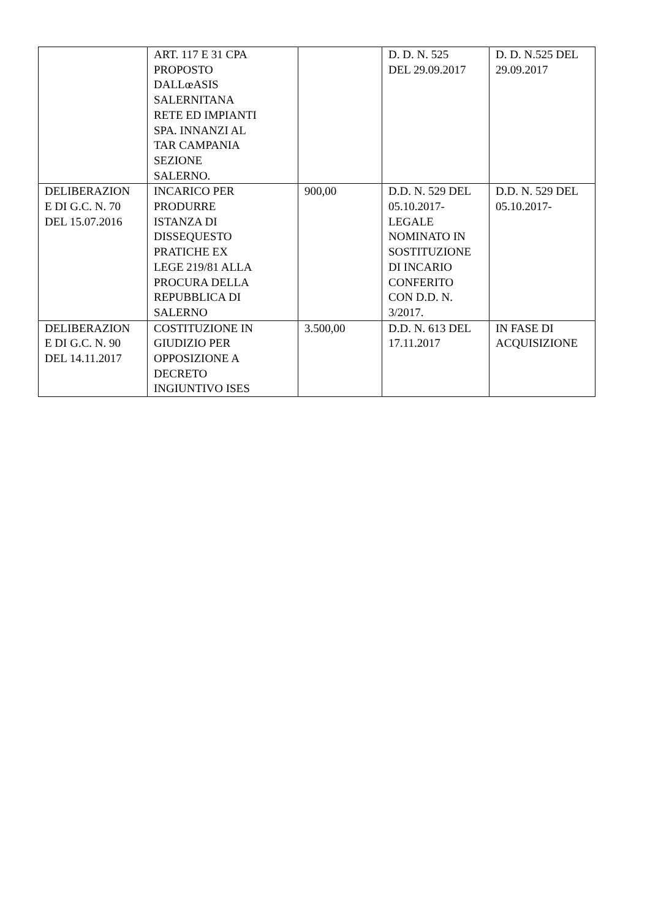| | ART. 117 E 31 CPA PROPOSTO DALLœASIS SALERNITANA RETE ED IMPIANTI SPA. INNANZI AL TAR CAMPANIA SEZIONE SALERNO. | | D. D. N. 525 DEL 29.09.2017 | D. D. N.525 DEL 29.09.2017 |
| DELIBERAZION E DI G.C. N. 70 DEL 15.07.2016 | INCARICO PER PRODURRE ISTANZA DI DISSEQUESTO PRATICHE EX LEGE 219/81 ALLA PROCURA DELLA REPUBBLICA DI SALERNO | 900,00 | D.D. N. 529 DEL 05.10.2017- LEGALE NOMINATO IN SOSTITUZIONE DI INCARIO CONFERITO CON D.D. N. 3/2017. | D.D. N. 529 DEL 05.10.2017- |
| DELIBERAZION E DI G.C. N. 90 DEL 14.11.2017 | COSTITUZIONE IN GIUDIZIO PER OPPOSIZIONE A DECRETO INGIUNTIVO ISES | 3.500,00 | D.D. N. 613 DEL 17.11.2017 | IN FASE DI ACQUISIZIONE |